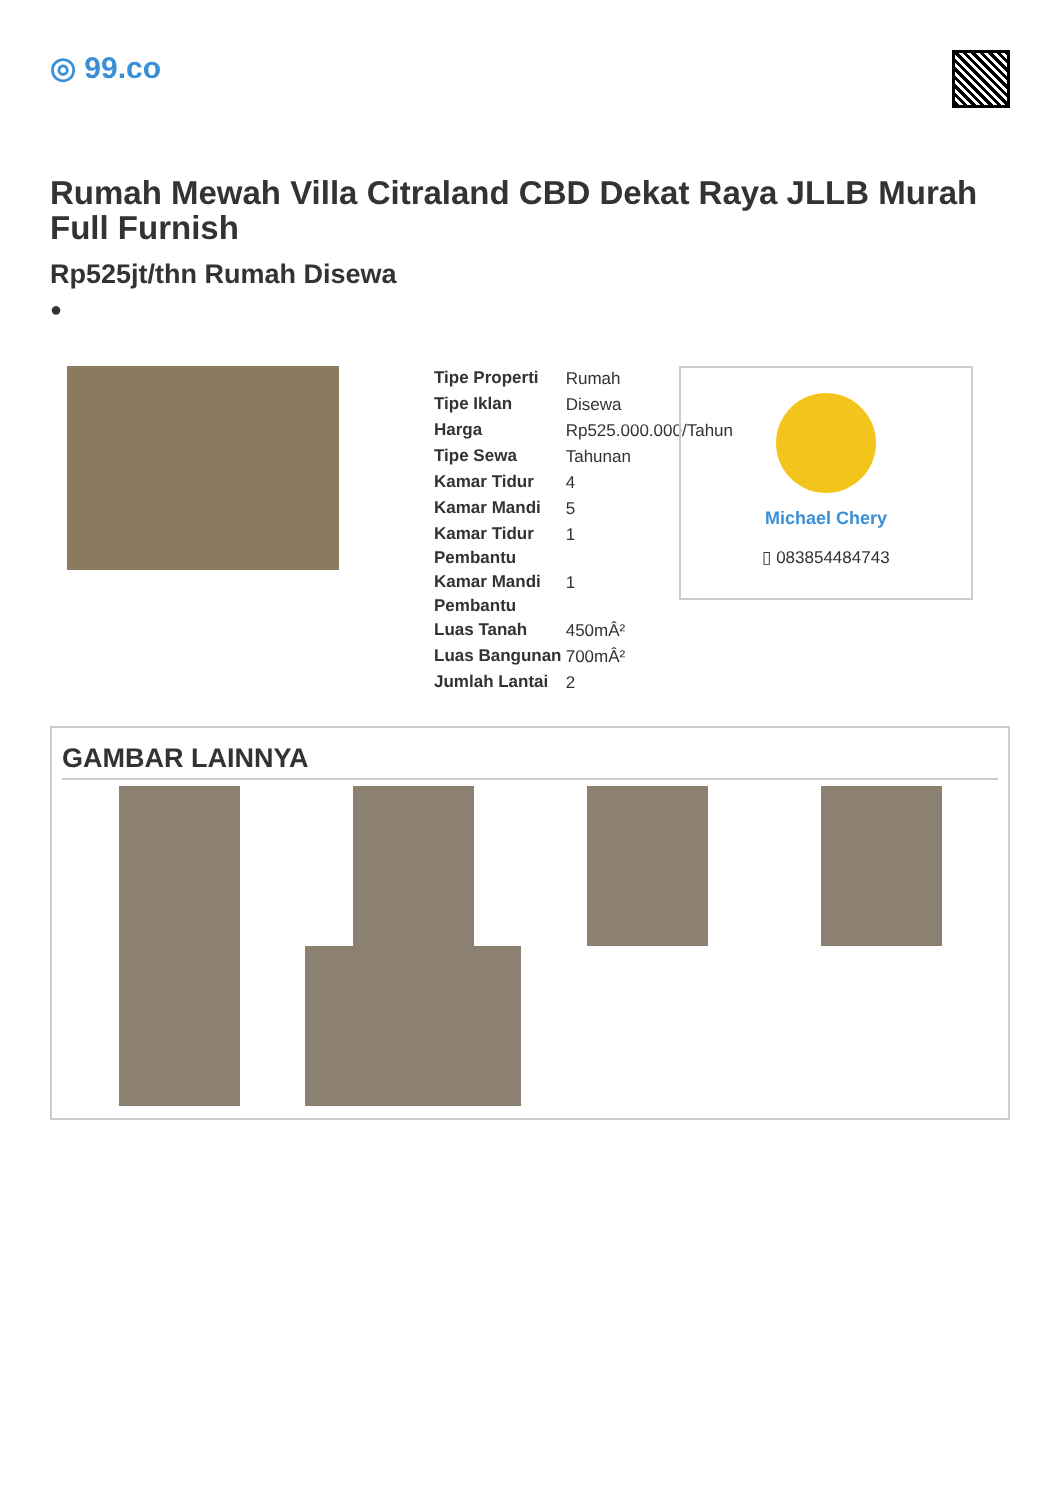◎ 99.co
Rumah Mewah Villa Citraland CBD Dekat Raya JLLB Murah Full Furnish
Rp525jt/thn Rumah Disewa
●
| Tipe Properti | Rumah |
| Tipe Iklan | Disewa |
| Harga | Rp525.000.000/Tahun |
| Tipe Sewa | Tahunan |
| Kamar Tidur | 4 |
| Kamar Mandi | 5 |
| Kamar Tidur Pembantu | 1 |
| Kamar Mandi Pembantu | 1 |
| Luas Tanah | 450mÂ² |
| Luas Bangunan | 700mÂ² |
| Jumlah Lantai | 2 |
Michael Chery
▯ 083854484743
GAMBAR LAINNYA